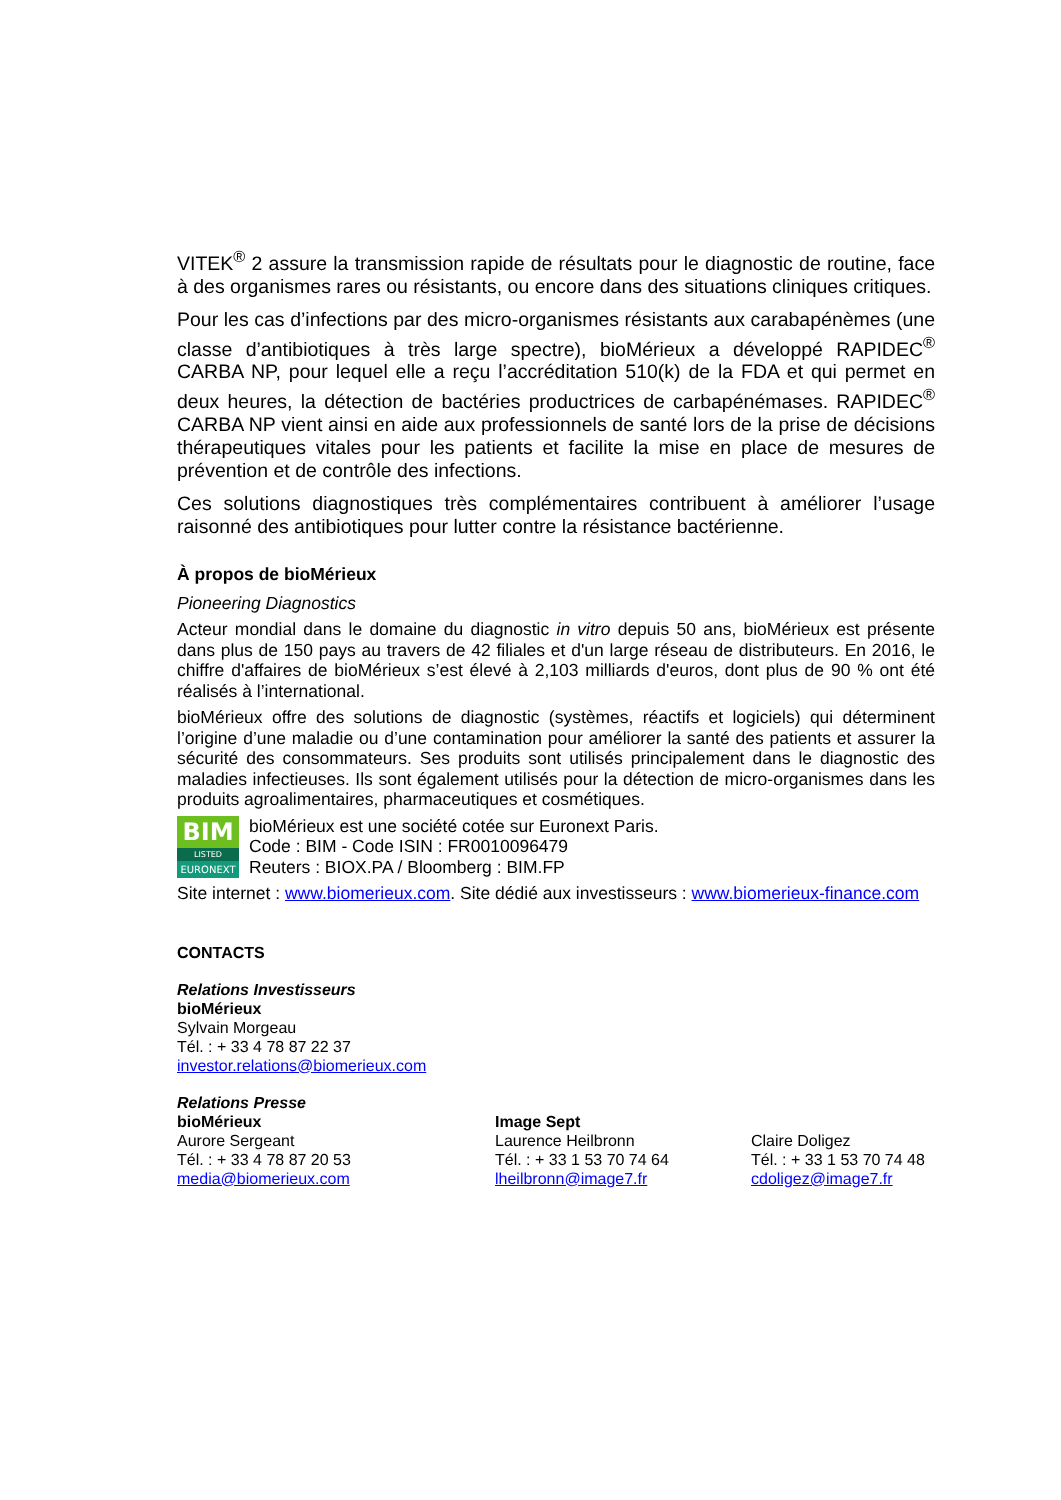VITEK<sup>®</sup> 2 assure la transmission rapide de résultats pour le diagnostic de routine, face à des organismes rares ou résistants, ou encore dans des situations cliniques critiques.
Pour les cas d’infections par des micro-organismes résistants aux carabapénèmes (une classe d’antibiotiques à très large spectre), bioMérieux a développé RAPIDEC<sup>®</sup> CARBA NP, pour lequel elle a reçu l’accréditation 510(k) de la FDA et qui permet en deux heures, la détection de bactéries productrices de carbapénémases. RAPIDEC<sup>®</sup> CARBA NP vient ainsi en aide aux professionnels de santé lors de la prise de décisions thérapeutiques vitales pour les patients et facilite la mise en place de mesures de prévention et de contrôle des infections.
Ces solutions diagnostiques très complémentaires contribuent à améliorer l’usage raisonné des antibiotiques pour lutter contre la résistance bactérienne.
À propos de bioMérieux
Pioneering Diagnostics
Acteur mondial dans le domaine du diagnostic in vitro depuis 50 ans, bioMérieux est présente dans plus de 150 pays au travers de 42 filiales et d'un large réseau de distributeurs. En 2016, le chiffre d'affaires de bioMérieux s’est élevé à 2,103 milliards d'euros, dont plus de 90 % ont été réalisés à l’international.
bioMérieux offre des solutions de diagnostic (systèmes, réactifs et logiciels) qui déterminent l’origine d’une maladie ou d’une contamination pour améliorer la santé des patients et assurer la sécurité des consommateurs. Ses produits sont utilisés principalement dans le diagnostic des maladies infectieuses. Ils sont également utilisés pour la détection de micro-organismes dans les produits agroalimentaires, pharmaceutiques et cosmétiques.
BIM
LISTED
EURONEXT
bioMérieux est une société cotée sur Euronext Paris.
Code : BIM - Code ISIN : FR0010096479
Reuters : BIOX.PA / Bloomberg : BIM.FP
Site internet : www.biomerieux.com. Site dédié aux investisseurs : www.biomerieux-finance.com
CONTACTS
Relations Investisseurs
bioMérieux
Sylvain Morgeau
Tél. : + 33 4 78 87 22 37
investor.relations@biomerieux.com
Relations Presse
bioMérieux
Aurore Sergeant
Tél. : + 33 4 78 87 20 53
media@biomerieux.com
Image Sept
Laurence Heilbronn
Tél. : + 33 1 53 70 74 64
lheilbronn@image7.fr
Claire Doligez
Tél. : + 33 1 53 70 74 48
cdoligez@image7.fr